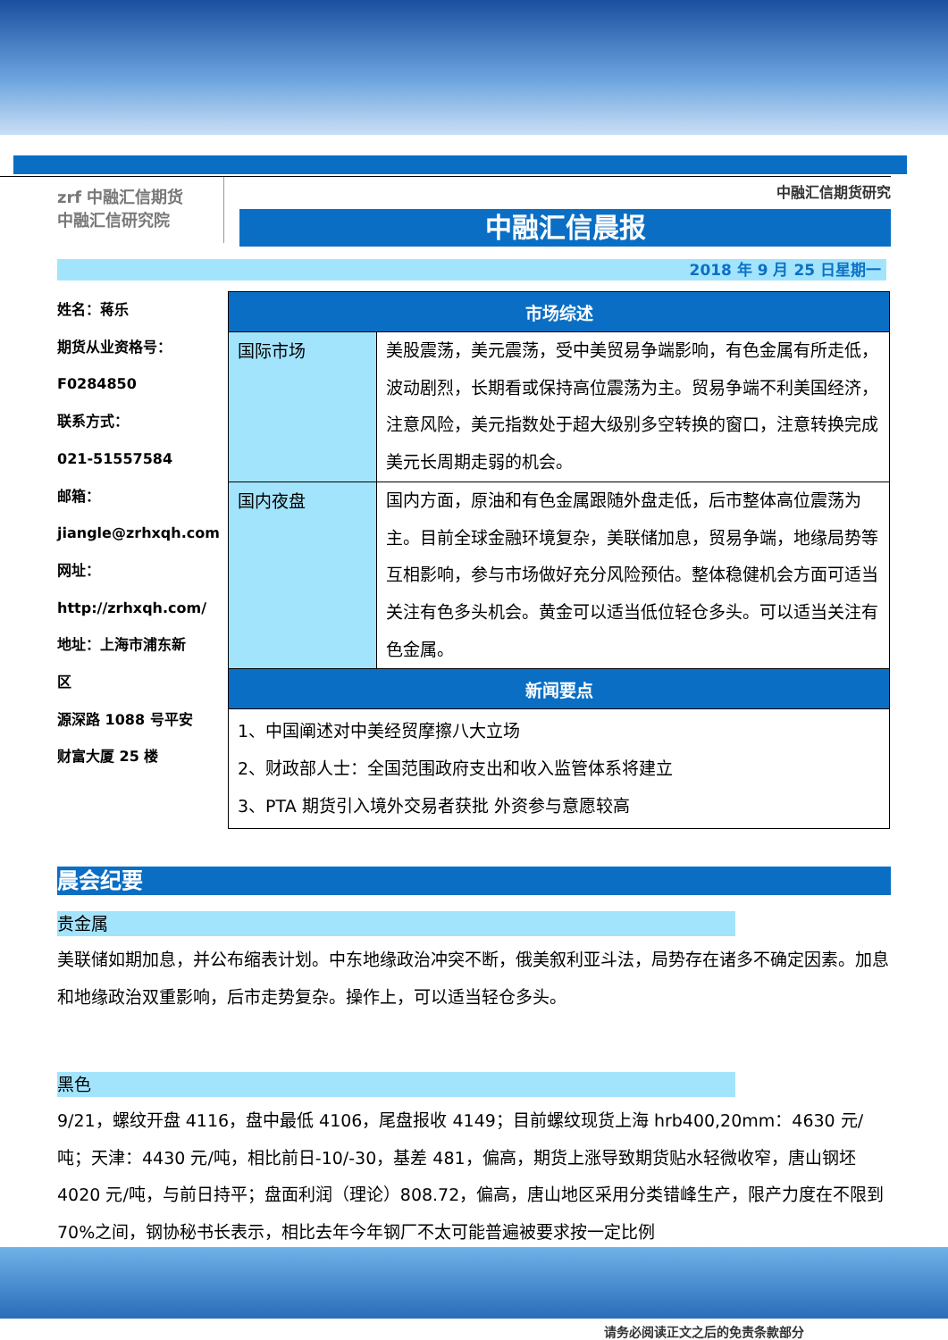zrf 中融汇信期货
中融汇信研究院
中融汇信期货研究
中融汇信晨报
2018 年 9 月 25 日星期一
姓名：蒋乐
期货从业资格号：
F0284850
联系方式：
021-51557584
邮箱：
jiangle@zrhxqh.com
网址：
http://zrhxqh.com/
地址：上海市浦东新
区
源深路 1088 号平安
财富大厦 25 楼
| 市场综述 | |
| --- | --- |
| 国际市场 | 美股震荡，美元震荡，受中美贸易争端影响，有色金属有所走低，波动剧烈，长期看或保持高位震荡为主。贸易争端不利美国经济，注意风险，美元指数处于超大级别多空转换的窗口，注意转换完成美元长周期走弱的机会。 |
| 国内夜盘 | 国内方面，原油和有色金属跟随外盘走低，后市整体高位震荡为主。目前全球金融环境复杂，美联储加息，贸易争端，地缘局势等互相影响，参与市场做好充分风险预估。整体稳健机会方面可适当关注有色多头机会。黄金可以适当低位轻仓多头。可以适当关注有色金属。 |
| 新闻要点 | |
| 1、中国阐述对中美经贸摩擦八大立场 2、财政部人士：全国范围政府支出和收入监管体系将建立 3、PTA 期货引入境外交易者获批 外资参与意愿较高 | |
晨会纪要
贵金属
美联储如期加息，并公布缩表计划。中东地缘政治冲突不断，俄美叙利亚斗法，局势存在诸多不确定因素。加息和地缘政治双重影响，后市走势复杂。操作上，可以适当轻仓多头。
黑色
9/21，螺纹开盘 4116，盘中最低 4106，尾盘报收 4149；目前螺纹现货上海 hrb400,20mm：4630 元/吨；天津：4430 元/吨，相比前日-10/-30，基差 481，偏高，期货上涨导致期货贴水轻微收窄，唐山钢坯 4020 元/吨，与前日持平；盘面利润（理论）808.72，偏高，唐山地区采用分类错峰生产，限产力度在不限到 70%之间，钢协秘书长表示，相比去年今年钢厂不太可能普遍被要求按一定比例
请务必阅读正文之后的免责条款部分